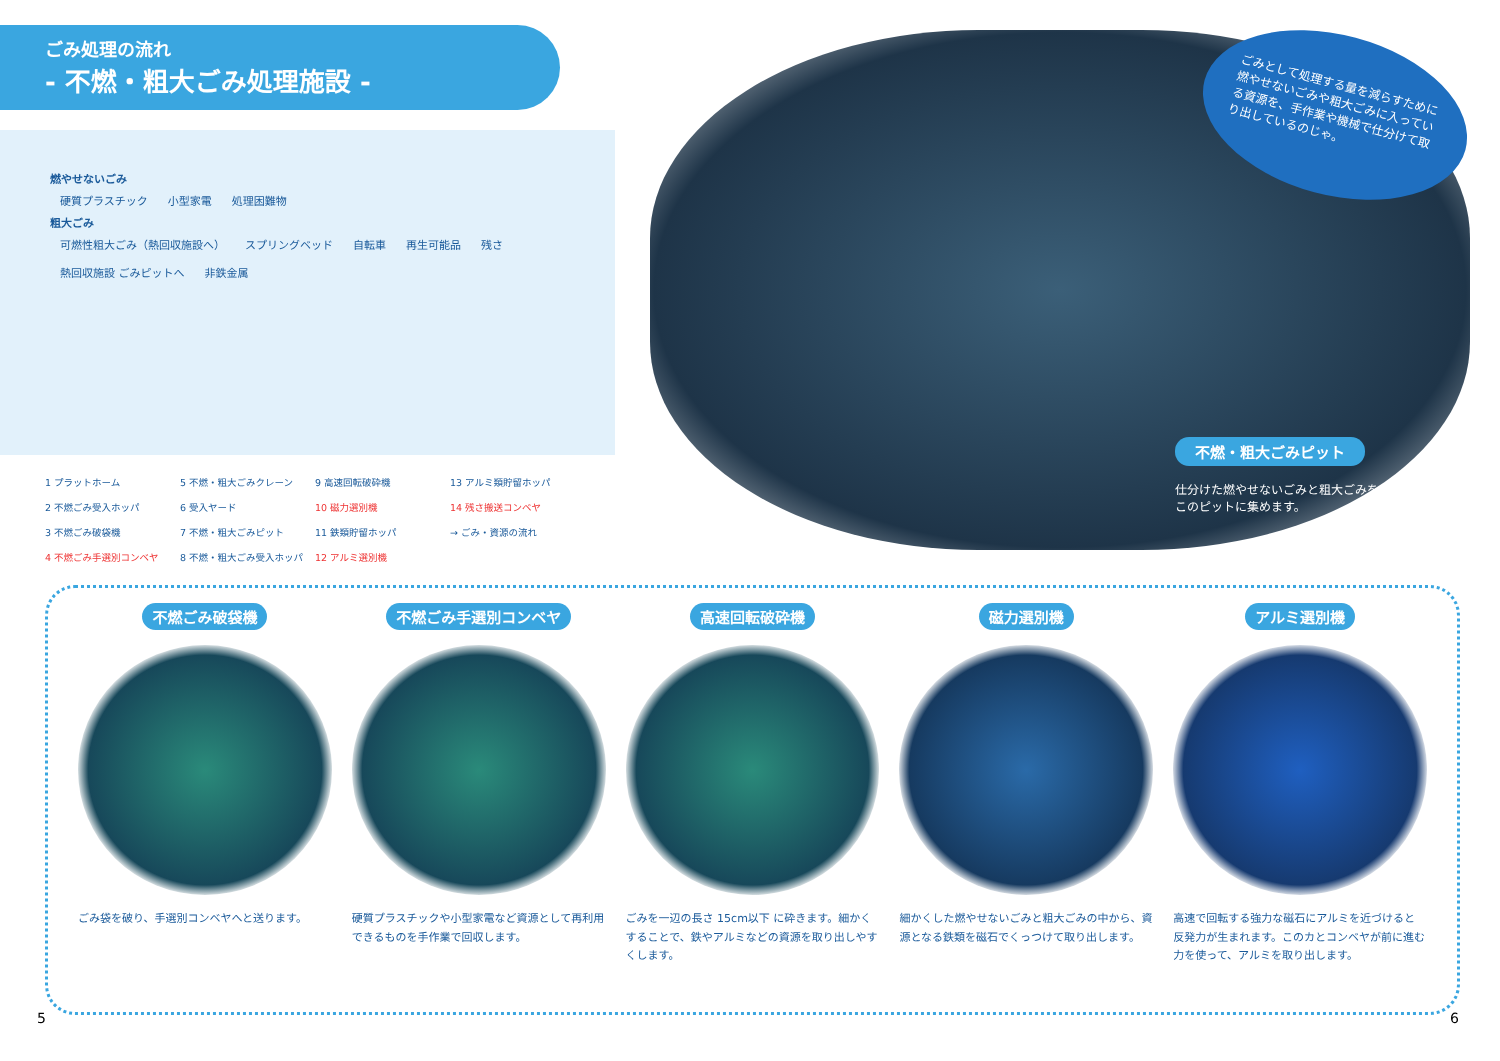ごみ処理の流れ
- 不燃・粗大ごみ処理施設 -
燃やせないごみ
硬質プラスチック 小型家電 処理困難物
粗大ごみ
可燃性粗大ごみ（熱回収施設へ） スプリングベッド 自転車 再生可能品 残さ 熱回収施設 ごみピットへ 非鉄金属
ごみとして処理する量を減らすために燃やせないごみや粗大ごみに入っている資源を、手作業や機械で仕分けて取り出しているのじゃ。
不燃・粗大ごみピット
仕分けた燃やせないごみと粗大ごみを
このピットに集めます。
1 プラットホーム
5 不燃・粗大ごみクレーン
9 高速回転破砕機
13 アルミ類貯留ホッパ
2 不燃ごみ受入ホッパ
6 受入ヤード
10 磁力選別機
14 残さ搬送コンベヤ
3 不燃ごみ破袋機
7 不燃・粗大ごみピット
11 鉄類貯留ホッパ
→ ごみ・資源の流れ
4 不燃ごみ手選別コンベヤ
8 不燃・粗大ごみ受入ホッパ
12 アルミ選別機
不燃ごみ破袋機
ごみ袋を破り、手選別コンベヤへと送ります。
不燃ごみ手選別コンベヤ
硬質プラスチックや小型家電など資源として再利用できるものを手作業で回収します。
高速回転破砕機
ごみを一辺の長さ 15cm以下 に砕きます。細かくすることで、鉄やアルミなどの資源を取り出しやすくします。
磁力選別機
細かくした燃やせないごみと粗大ごみの中から、資源となる鉄類を磁石でくっつけて取り出します。
アルミ選別機
高速で回転する強力な磁石にアルミを近づけると 反発力が生まれます。このカとコンベヤが前に進む力を使って、アルミを取り出します。
5 6